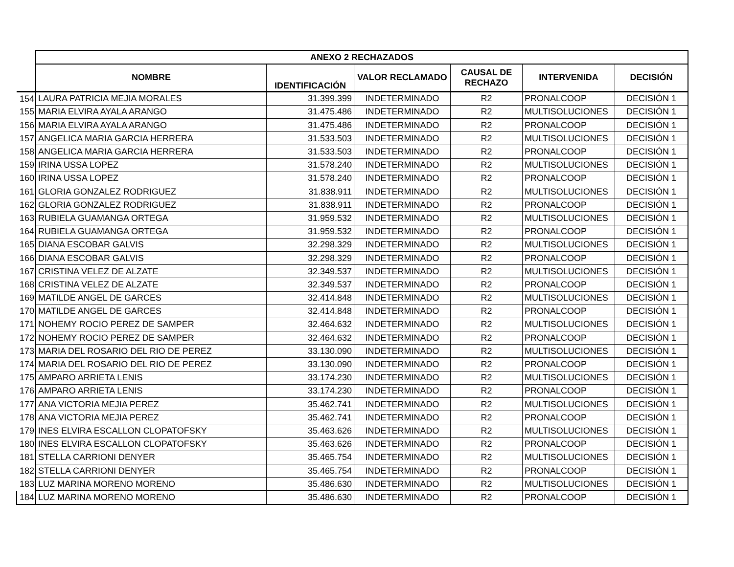| | ANEXO 2 RECHAZADOS | | | | | |
| | NOMBRE | IDENTIFICACIÓN | VALOR RECLAMADO | CAUSAL DE RECHAZO | INTERVENIDA | DECISIÓN |
| 154 | LAURA PATRICIA MEJIA MORALES | 31.399.399 | INDETERMINADO | R2 | PRONALCOOP | DECISIÓN 1 |
| 155 | MARIA ELVIRA AYALA ARANGO | 31.475.486 | INDETERMINADO | R2 | MULTISOLUCIONES | DECISIÓN 1 |
| 156 | MARIA ELVIRA AYALA ARANGO | 31.475.486 | INDETERMINADO | R2 | PRONALCOOP | DECISIÓN 1 |
| 157 | ANGELICA MARIA GARCIA HERRERA | 31.533.503 | INDETERMINADO | R2 | MULTISOLUCIONES | DECISIÓN 1 |
| 158 | ANGELICA MARIA GARCIA HERRERA | 31.533.503 | INDETERMINADO | R2 | PRONALCOOP | DECISIÓN 1 |
| 159 | IRINA USSA LOPEZ | 31.578.240 | INDETERMINADO | R2 | MULTISOLUCIONES | DECISIÓN 1 |
| 160 | IRINA USSA LOPEZ | 31.578.240 | INDETERMINADO | R2 | PRONALCOOP | DECISIÓN 1 |
| 161 | GLORIA GONZALEZ RODRIGUEZ | 31.838.911 | INDETERMINADO | R2 | MULTISOLUCIONES | DECISIÓN 1 |
| 162 | GLORIA GONZALEZ RODRIGUEZ | 31.838.911 | INDETERMINADO | R2 | PRONALCOOP | DECISIÓN 1 |
| 163 | RUBIELA GUAMANGA ORTEGA | 31.959.532 | INDETERMINADO | R2 | MULTISOLUCIONES | DECISIÓN 1 |
| 164 | RUBIELA GUAMANGA ORTEGA | 31.959.532 | INDETERMINADO | R2 | PRONALCOOP | DECISIÓN 1 |
| 165 | DIANA ESCOBAR GALVIS | 32.298.329 | INDETERMINADO | R2 | MULTISOLUCIONES | DECISIÓN 1 |
| 166 | DIANA ESCOBAR GALVIS | 32.298.329 | INDETERMINADO | R2 | PRONALCOOP | DECISIÓN 1 |
| 167 | CRISTINA VELEZ DE ALZATE | 32.349.537 | INDETERMINADO | R2 | MULTISOLUCIONES | DECISIÓN 1 |
| 168 | CRISTINA VELEZ DE ALZATE | 32.349.537 | INDETERMINADO | R2 | PRONALCOOP | DECISIÓN 1 |
| 169 | MATILDE ANGEL DE GARCES | 32.414.848 | INDETERMINADO | R2 | MULTISOLUCIONES | DECISIÓN 1 |
| 170 | MATILDE ANGEL DE GARCES | 32.414.848 | INDETERMINADO | R2 | PRONALCOOP | DECISIÓN 1 |
| 171 | NOHEMY ROCIO PEREZ DE SAMPER | 32.464.632 | INDETERMINADO | R2 | MULTISOLUCIONES | DECISIÓN 1 |
| 172 | NOHEMY ROCIO PEREZ DE SAMPER | 32.464.632 | INDETERMINADO | R2 | PRONALCOOP | DECISIÓN 1 |
| 173 | MARIA DEL ROSARIO DEL RIO DE PEREZ | 33.130.090 | INDETERMINADO | R2 | MULTISOLUCIONES | DECISIÓN 1 |
| 174 | MARIA DEL ROSARIO DEL RIO DE PEREZ | 33.130.090 | INDETERMINADO | R2 | PRONALCOOP | DECISIÓN 1 |
| 175 | AMPARO ARRIETA LENIS | 33.174.230 | INDETERMINADO | R2 | MULTISOLUCIONES | DECISIÓN 1 |
| 176 | AMPARO ARRIETA LENIS | 33.174.230 | INDETERMINADO | R2 | PRONALCOOP | DECISIÓN 1 |
| 177 | ANA VICTORIA MEJIA PEREZ | 35.462.741 | INDETERMINADO | R2 | MULTISOLUCIONES | DECISIÓN 1 |
| 178 | ANA VICTORIA MEJIA PEREZ | 35.462.741 | INDETERMINADO | R2 | PRONALCOOP | DECISIÓN 1 |
| 179 | INES ELVIRA ESCALLON CLOPATOFSKY | 35.463.626 | INDETERMINADO | R2 | MULTISOLUCIONES | DECISIÓN 1 |
| 180 | INES ELVIRA ESCALLON CLOPATOFSKY | 35.463.626 | INDETERMINADO | R2 | PRONALCOOP | DECISIÓN 1 |
| 181 | STELLA CARRIONI DENYER | 35.465.754 | INDETERMINADO | R2 | MULTISOLUCIONES | DECISIÓN 1 |
| 182 | STELLA CARRIONI DENYER | 35.465.754 | INDETERMINADO | R2 | PRONALCOOP | DECISIÓN 1 |
| 183 | LUZ MARINA MORENO MORENO | 35.486.630 | INDETERMINADO | R2 | MULTISOLUCIONES | DECISIÓN 1 |
| 184 | LUZ MARINA MORENO MORENO | 35.486.630 | INDETERMINADO | R2 | PRONALCOOP | DECISIÓN 1 |